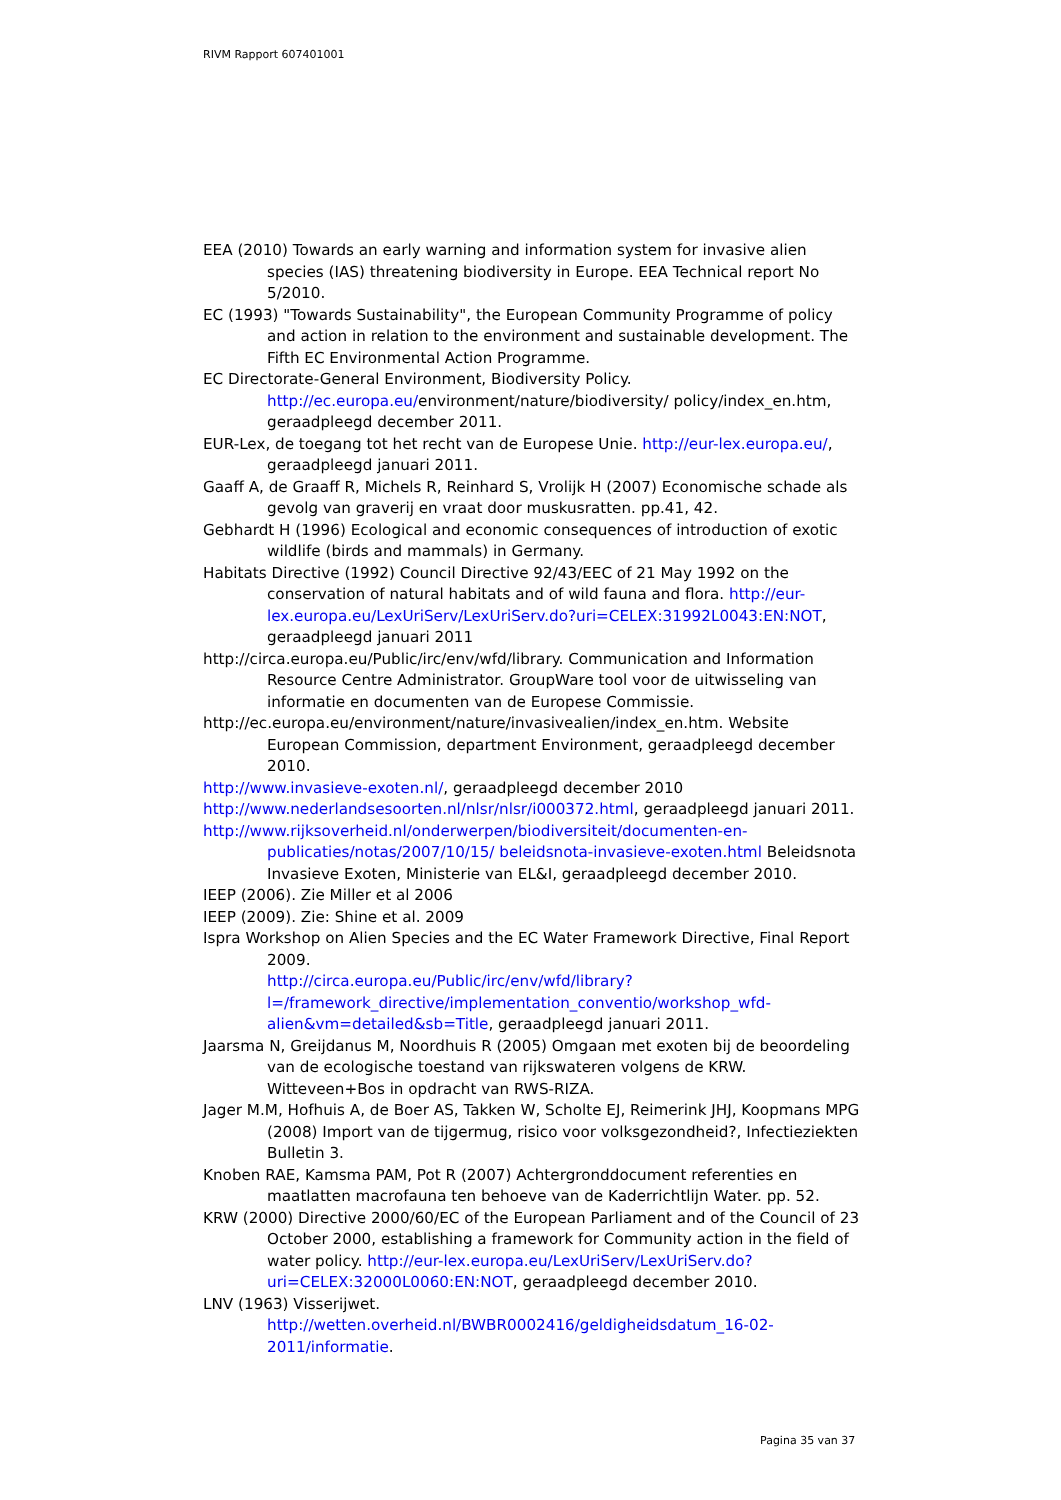RIVM Rapport 607401001
EEA (2010) Towards an early warning and information system for invasive alien species (IAS) threatening biodiversity in Europe. EEA Technical report No 5/2010.
EC (1993) "Towards Sustainability", the European Community Programme of policy and action in relation to the environment and sustainable development. The Fifth EC Environmental Action Programme.
EC Directorate-General Environment, Biodiversity Policy.
http://ec.europa.eu/environment/nature/biodiversity/ policy/index_en.htm, geraadpleegd december 2011.
EUR-Lex, de toegang tot het recht van de Europese Unie. http://eur-lex.europa.eu/, geraadpleegd januari 2011.
Gaaff A, de Graaff R, Michels R, Reinhard S, Vrolijk H (2007) Economische schade als gevolg van graverij en vraat door muskusratten. pp.41, 42.
Gebhardt H (1996) Ecological and economic consequences of introduction of exotic wildlife (birds and mammals) in Germany.
Habitats Directive (1992) Council Directive 92/43/EEC of 21 May 1992 on the conservation of natural habitats and of wild fauna and flora. http://eur-lex.europa.eu/LexUriServ/LexUriServ.do?uri=CELEX:31992L0043:EN:NOT, geraadpleegd januari 2011
http://circa.europa.eu/Public/irc/env/wfd/library. Communication and Information Resource Centre Administrator. GroupWare tool voor de uitwisseling van informatie en documenten van de Europese Commissie.
http://ec.europa.eu/environment/nature/invasivealien/index_en.htm. Website European Commission, department Environment, geraadpleegd december 2010.
http://www.invasieve-exoten.nl/, geraadpleegd december 2010
http://www.nederlandsesoorten.nl/nlsr/nlsr/i000372.html, geraadpleegd januari 2011.
http://www.rijksoverheid.nl/onderwerpen/biodiversiteit/documenten-en-publicaties/notas/2007/10/15/ beleidsnota-invasieve-exoten.html Beleidsnota Invasieve Exoten, Ministerie van EL&I, geraadpleegd december 2010.
IEEP (2006). Zie Miller et al 2006
IEEP (2009). Zie: Shine et al. 2009
Ispra Workshop on Alien Species and the EC Water Framework Directive, Final Report 2009.
http://circa.europa.eu/Public/irc/env/wfd/library?l=/framework_directive/implementation_conventio/workshop_wfd-alien&vm=detailed&sb=Title, geraadpleegd januari 2011.
Jaarsma N, Greijdanus M, Noordhuis R (2005) Omgaan met exoten bij de beoordeling van de ecologische toestand van rijkswateren volgens de KRW. Witteveen+Bos in opdracht van RWS-RIZA.
Jager M.M, Hofhuis A, de Boer AS, Takken W, Scholte EJ, Reimerink JHJ, Koopmans MPG (2008) Import van de tijgermug, risico voor volksgezondheid?, Infectieziekten Bulletin 3.
Knoben RAE, Kamsma PAM, Pot R (2007) Achtergronddocument referenties en maatlatten macrofauna ten behoeve van de Kaderrichtlijn Water. pp. 52.
KRW (2000) Directive 2000/60/EC of the European Parliament and of the Council of 23 October 2000, establishing a framework for Community action in the field of water policy. http://eur-lex.europa.eu/LexUriServ/LexUriServ.do?uri=CELEX:32000L0060:EN:NOT, geraadpleegd december 2010.
LNV (1963) Visserijwet.
http://wetten.overheid.nl/BWBR0002416/geldigheidsdatum_16-02-2011/informatie.
Pagina 35 van 37